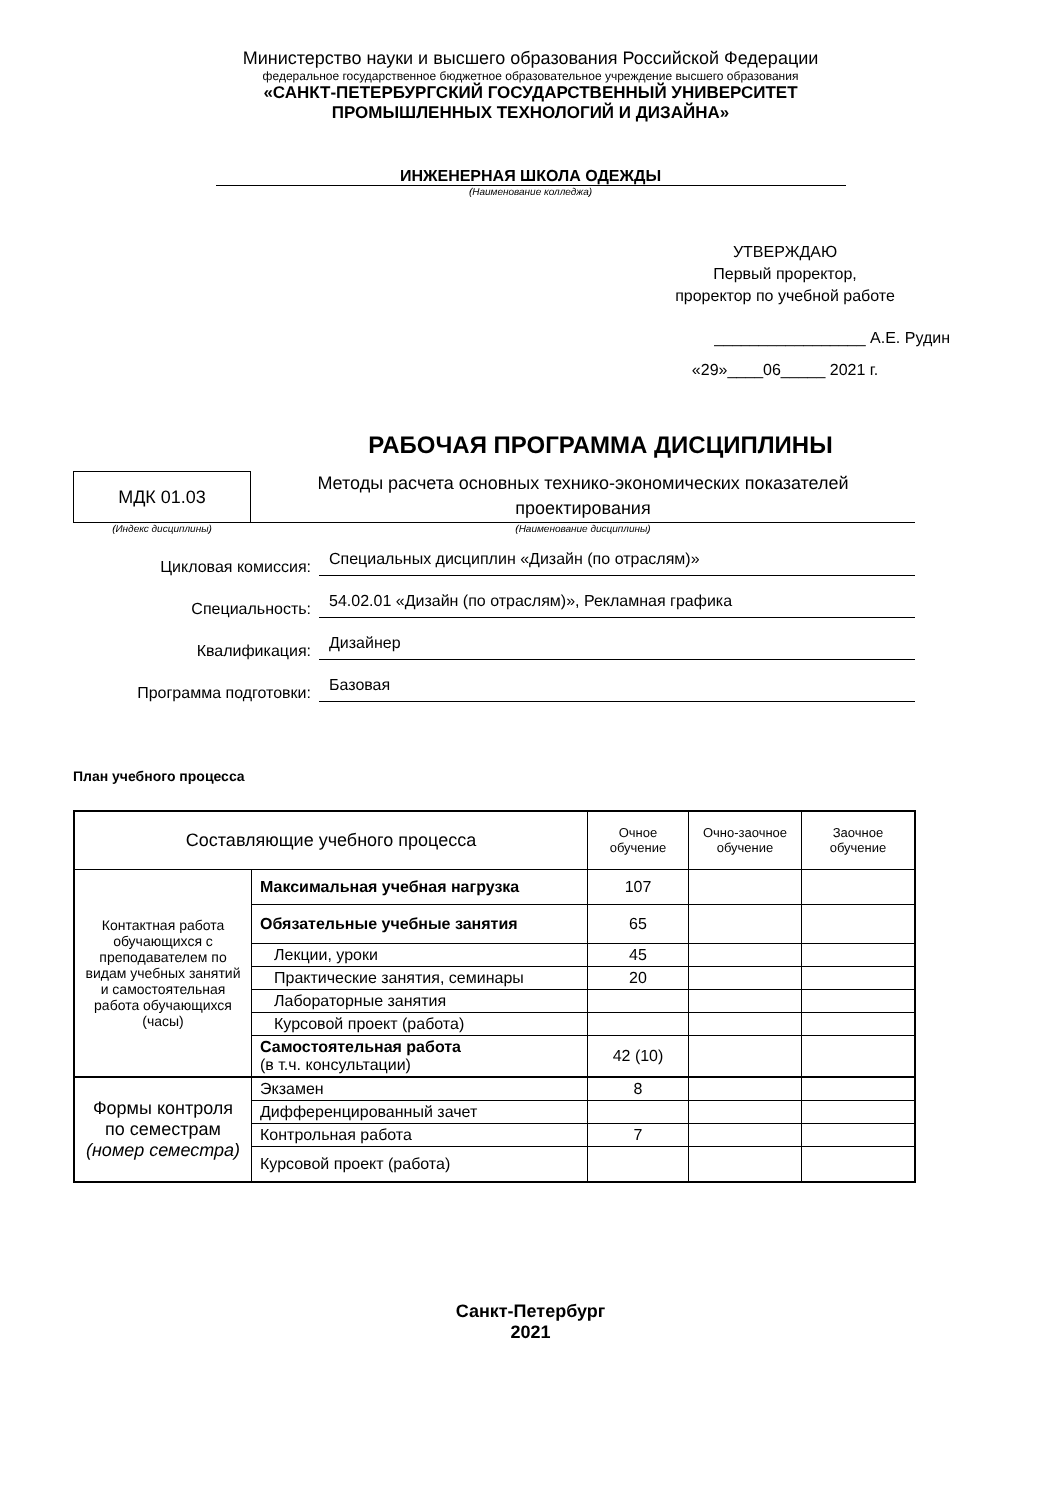Министерство науки и высшего образования Российской Федерации
федеральное государственное бюджетное образовательное учреждение высшего образования
«САНКТ-ПЕТЕРБУРГСКИЙ ГОСУДАРСТВЕННЫЙ УНИВЕРСИТЕТ
ПРОМЫШЛЕННЫХ ТЕХНОЛОГИЙ И ДИЗАЙНА»
ИНЖЕНЕРНАЯ ШКОЛА ОДЕЖДЫ
(Наименование колледжа)
УТВЕРЖДАЮ
Первый проректор,
проректор по учебной работе
_________________ А.Е. Рудин
«29»____06_____ 2021 г.
РАБОЧАЯ ПРОГРАММА ДИСЦИПЛИНЫ
МДК 01.03
Методы расчета основных технико-экономических показателей проектирования
(Индекс дисциплины) (Наименование дисциплины)
Цикловая комиссия:
Специальных дисциплин «Дизайн (по отраслям)»
Специальность:
54.02.01 «Дизайн (по отраслям)», Рекламная графика
Квалификация:
Дизайнер
Программа подготовки:
Базовая
План учебного процесса
| Составляющие учебного процесса | | Очное обучение | Очно-заочное обучение | Заочное обучение |
| --- | --- | --- | --- | --- |
| Контактная работа обучающихся с преподавателем по видам учебных занятий и самостоятельная работа обучающихся (часы) | Максимальная учебная нагрузка | 107 | | |
| | Обязательные учебные занятия | 65 | | |
| | Лекции, уроки | 45 | | |
| | Практические занятия, семинары | 20 | | |
| | Лабораторные занятия | | | |
| | Курсовой проект (работа) | | | |
| | Самостоятельная работа (в т.ч. консультации) | 42 (10) | | |
| Формы контроля по семестрам (номер семестра) | Экзамен | 8 | | |
| | Дифференцированный зачет | | | |
| | Контрольная работа | 7 | | |
| | Курсовой проект (работа) | | | |
Санкт-Петербург
2021